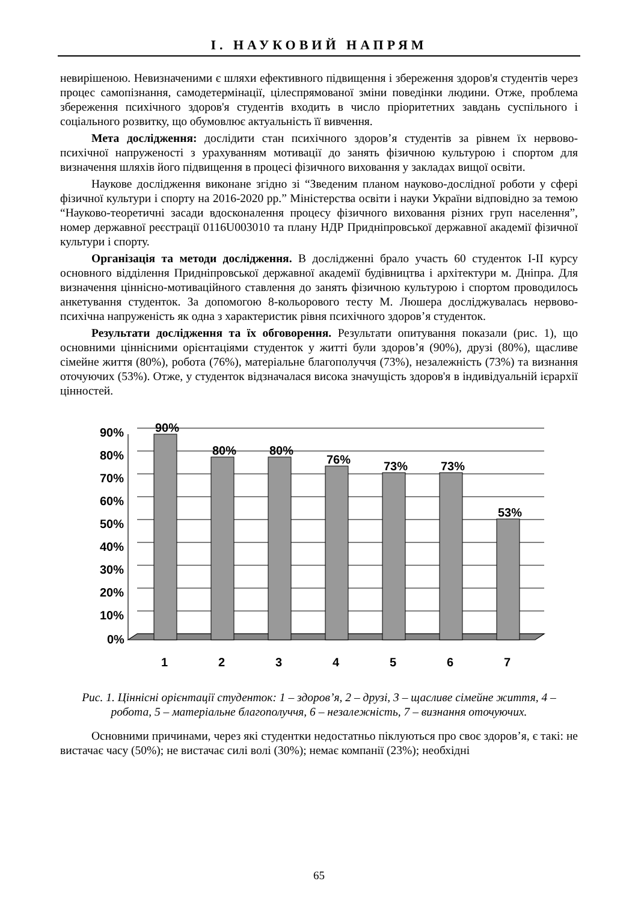І. НАУКОВИЙ НАПРЯМ
невирішеною. Невизначеними є шляхи ефективного підвищення і збереження здоров'я студентів через процес самопізнання, самодетермінації, цілеспрямованої зміни поведінки людини. Отже, проблема збереження психічного здоров'я студентів входить в число пріоритетних завдань суспільного і соціального розвитку, що обумовлює актуальність її вивчення.
Мета дослідження: дослідити стан психічного здоров’я студентів за рівнем їх нервово-психічної напруженості з урахуванням мотивації до занять фізичною культурою і спортом для визначення шляхів його підвищення в процесі фізичного виховання у закладах вищої освіти.
Наукове дослідження виконане згідно зі “Зведеним планом науково-дослідної роботи у сфері фізичної культури і спорту на 2016-2020 рр.” Міністерства освіти і науки України відповідно за темою “Науково-теоретичні засади вдосконалення процесу фізичного виховання різних груп населення”, номер державної реєстрації 0116U003010 та плану НДР Придніпровської державної академії фізичної культури і спорту.
Організація та методи дослідження. В дослідженні брало участь 60 студенток І-ІІ курсу основного відділення Придніпровської державної академії будівництва і архітектури м. Дніпра. Для визначення ціннісно-мотиваційного ставлення до занять фізичною культурою і спортом проводилось анкетування студенток. За допомогою 8-кольорового тесту М. Люшера досліджувалась нервово-психічна напруженість як одна з характеристик рівня психічного здоров’я студенток.
Результати дослідження та їх обговорення. Результати опитування показали (рис. 1), що основними ціннісними орієнтаціями студенток у житті були здоров’я (90%), друзі (80%), щасливе сімейне життя (80%), робота (76%), матеріальне благополуччя (73%), незалежність (73%) та визнання оточуючих (53%). Отже, у студенток відзначалася висока значущість здоров'я в індивідуальній ієрархії цінностей.
90%
80%
80%
76%
73%
73%
53%
90%
80%
70%
60%
50%
40%
30%
20%
10%
0%
1
2
3
4
5
6
7
Рис. 1. Ціннісні орієнтації студенток: 1 – здоров’я, 2 – друзі, 3 – щасливе сімейне життя, 4 – робота, 5 – матеріальне благополуччя, 6 – незалежність, 7 – визнання оточуючих.
Основними причинами, через які студентки недостатньо піклуються про своє здоров’я, є такі: не вистачає часу (50%); не вистачає силі волі (30%); немає компанії (23%); необхідні
65